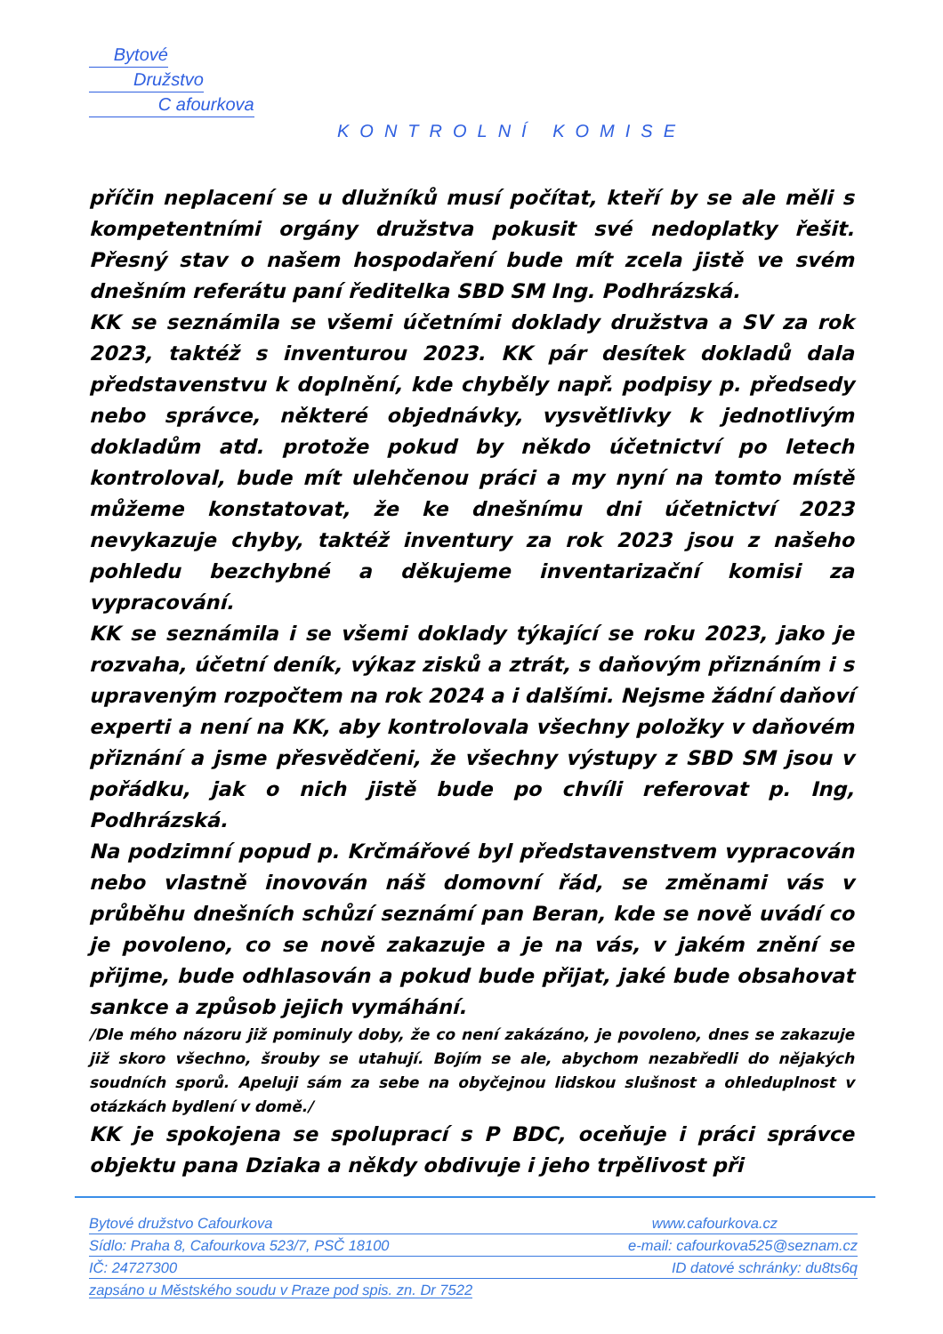Bytové
Družstvo
C afourkova
KONTROLNÍ KOMISE
příčin neplacení se u dlužníků musí počítat, kteří by se ale měli s kompetentními orgány družstva pokusit své nedoplatky řešit. Přesný stav o našem hospodaření bude mít zcela jistě ve svém dnešním referátu paní ředitelka SBD SM Ing. Podhrázská.
KK se seznámila se všemi účetními doklady družstva a SV za rok 2023, taktéž s inventurou 2023. KK pár desítek dokladů dala představenstvu k doplnění, kde chyběly např. podpisy p. předsedy nebo správce, některé objednávky, vysvětlivky k jednotlivým dokladům atd. protože pokud by někdo účetnictví po letech kontroloval, bude mít ulehčenou práci a my nyní na tomto místě můžeme konstatovat, že ke dnešnímu dni účetnictví 2023 nevykazuje chyby, taktéž inventury za rok 2023 jsou z našeho pohledu bezchybné a děkujeme inventarizační komisi za vypracování.
KK se seznámila i se všemi doklady týkající se roku 2023, jako je rozvaha, účetní deník, výkaz zisků a ztrát, s daňovým přiznáním i s upraveným rozpočtem na rok 2024 a i dalšími. Nejsme žádní daňoví experti a není na KK, aby kontrolovala všechny položky v daňovém přiznání a jsme přesvědčeni, že všechny výstupy z SBD SM jsou v pořádku, jak o nich jistě bude po chvíli referovat p. Ing, Podhrázská.
Na podzimní popud p. Krčmářové byl představenstvem vypracován nebo vlastně inovován náš domovní řád, se změnami vás v průběhu dnešních schůzí seznámí pan Beran, kde se nově uvádí co je povoleno, co se nově zakazuje a je na vás, v jakém znění se přijme, bude odhlasován a pokud bude přijat, jaké bude obsahovat sankce a způsob jejich vymáhání.
/Dle mého názoru již pominuly doby, že co není zakázáno, je povoleno, dnes se zakazuje již skoro všechno, šrouby se utahují. Bojím se ale, abychom nezabředli do nějakých soudních sporů. Apeluji sám za sebe na obyčejnou lidskou slušnost a ohleduplnost v otázkách bydlení v domě./
KK je spokojena se spoluprací s P BDC, oceňuje i práci správce objektu pana Dziaka a někdy obdivuje i jeho trpělivost při
Bytové družstvo Cafourkova www.cafourkova.cz
Sídlo: Praha 8, Cafourkova 523/7, PSČ 18100 e-mail: cafourkova525@seznam.cz
IČ: 24727300 ID datové schránky: du8ts6q
zapsáno u Městského soudu v Praze pod spis. zn. Dr 7522